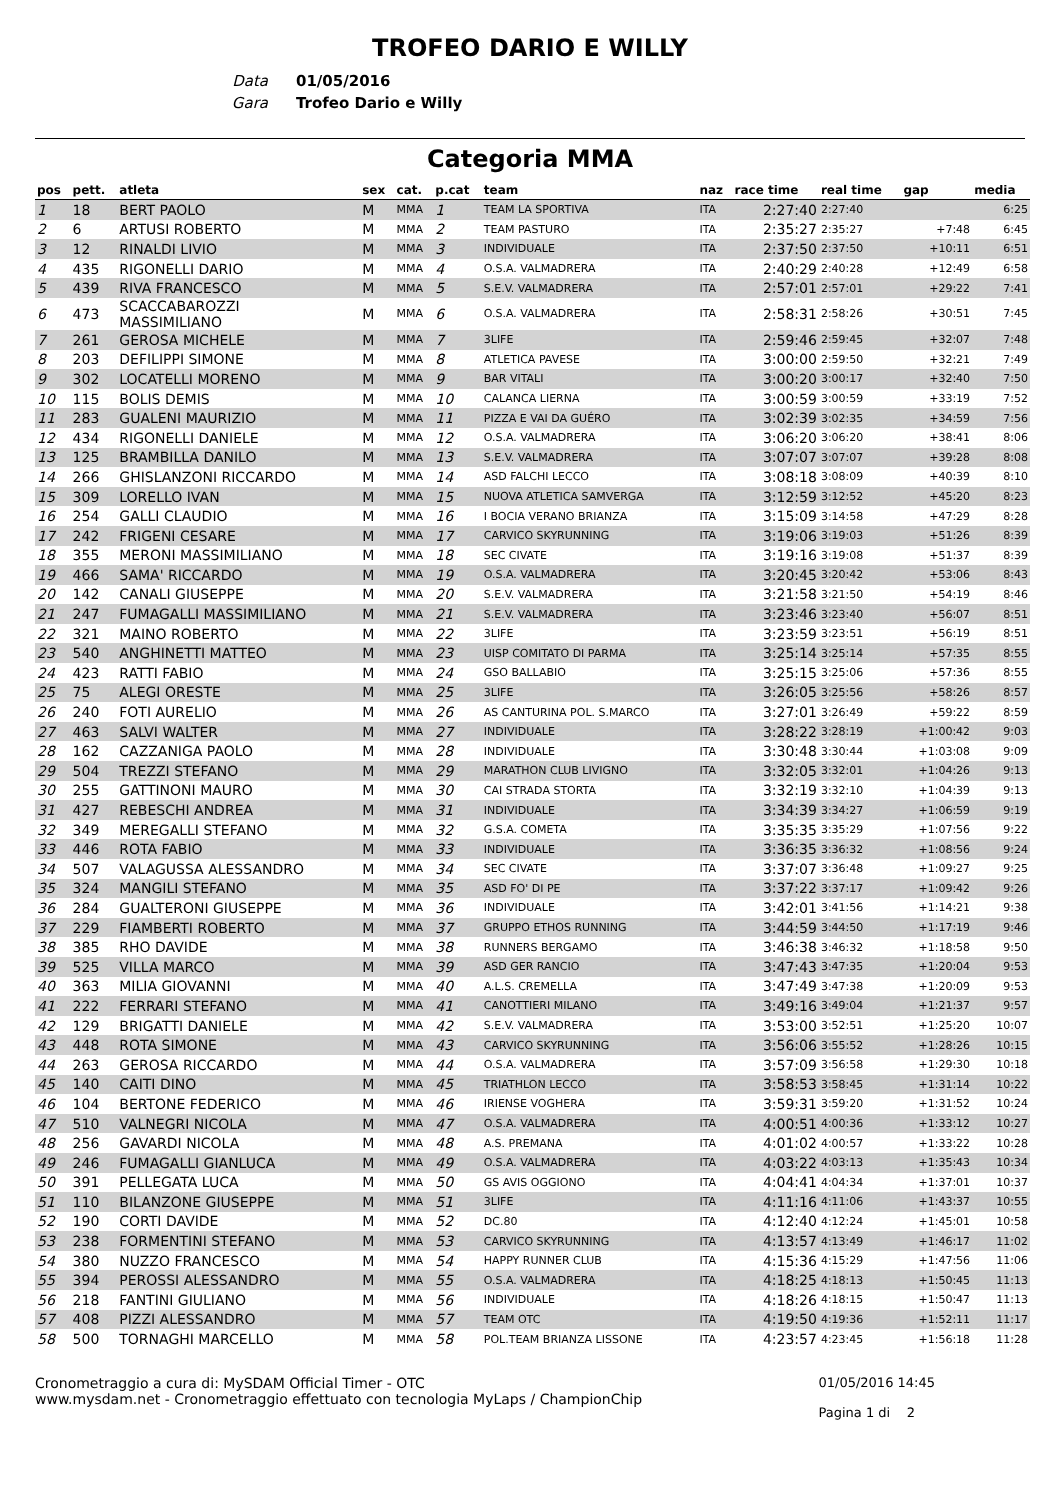TROFEO DARIO E WILLY
Data 01/05/2016
Gara Trofeo Dario e Willy
Categoria MMA
| pos | pett. | atleta | sex | cat. | p.cat | team | naz | race time | real time | gap | media |
| --- | --- | --- | --- | --- | --- | --- | --- | --- | --- | --- | --- |
| 1 | 18 | BERT PAOLO | M | MMA | 1 | TEAM LA SPORTIVA | ITA | 2:27:40 | 2:27:40 | | 6:25 |
| 2 | 6 | ARTUSI ROBERTO | M | MMA | 2 | TEAM PASTURO | ITA | 2:35:27 | 2:35:27 | +7:48 | 6:45 |
| 3 | 12 | RINALDI LIVIO | M | MMA | 3 | INDIVIDUALE | ITA | 2:37:50 | 2:37:50 | +10:11 | 6:51 |
| 4 | 435 | RIGONELLI DARIO | M | MMA | 4 | O.S.A. VALMADRERA | ITA | 2:40:29 | 2:40:28 | +12:49 | 6:58 |
| 5 | 439 | RIVA FRANCESCO | M | MMA | 5 | S.E.V. VALMADRERA | ITA | 2:57:01 | 2:57:01 | +29:22 | 7:41 |
| 6 | 473 | SCACCABAROZZI MASSIMILIANO | M | MMA | 6 | O.S.A. VALMADRERA | ITA | 2:58:31 | 2:58:26 | +30:51 | 7:45 |
| 7 | 261 | GEROSA MICHELE | M | MMA | 7 | 3LIFE | ITA | 2:59:46 | 2:59:45 | +32:07 | 7:48 |
| 8 | 203 | DEFILIPPI SIMONE | M | MMA | 8 | ATLETICA PAVESE | ITA | 3:00:00 | 2:59:50 | +32:21 | 7:49 |
| 9 | 302 | LOCATELLI MORENO | M | MMA | 9 | BAR VITALI | ITA | 3:00:20 | 3:00:17 | +32:40 | 7:50 |
| 10 | 115 | BOLIS DEMIS | M | MMA | 10 | CALANCA LIERNA | ITA | 3:00:59 | 3:00:59 | +33:19 | 7:52 |
| 11 | 283 | GUALENI MAURIZIO | M | MMA | 11 | PIZZA E VAI DA GUÉRO | ITA | 3:02:39 | 3:02:35 | +34:59 | 7:56 |
| 12 | 434 | RIGONELLI DANIELE | M | MMA | 12 | O.S.A. VALMADRERA | ITA | 3:06:20 | 3:06:20 | +38:41 | 8:06 |
| 13 | 125 | BRAMBILLA DANILO | M | MMA | 13 | S.E.V. VALMADRERA | ITA | 3:07:07 | 3:07:07 | +39:28 | 8:08 |
| 14 | 266 | GHISLANZONI RICCARDO | M | MMA | 14 | ASD FALCHI LECCO | ITA | 3:08:18 | 3:08:09 | +40:39 | 8:10 |
| 15 | 309 | LORELLO IVAN | M | MMA | 15 | NUOVA ATLETICA SAMVERGA | ITA | 3:12:59 | 3:12:52 | +45:20 | 8:23 |
| 16 | 254 | GALLI CLAUDIO | M | MMA | 16 | I BOCIA VERANO BRIANZA | ITA | 3:15:09 | 3:14:58 | +47:29 | 8:28 |
| 17 | 242 | FRIGENI CESARE | M | MMA | 17 | CARVICO SKYRUNNING | ITA | 3:19:06 | 3:19:03 | +51:26 | 8:39 |
| 18 | 355 | MERONI MASSIMILIANO | M | MMA | 18 | SEC CIVATE | ITA | 3:19:16 | 3:19:08 | +51:37 | 8:39 |
| 19 | 466 | SAMA' RICCARDO | M | MMA | 19 | O.S.A. VALMADRERA | ITA | 3:20:45 | 3:20:42 | +53:06 | 8:43 |
| 20 | 142 | CANALI GIUSEPPE | M | MMA | 20 | S.E.V. VALMADRERA | ITA | 3:21:58 | 3:21:50 | +54:19 | 8:46 |
| 21 | 247 | FUMAGALLI MASSIMILIANO | M | MMA | 21 | S.E.V. VALMADRERA | ITA | 3:23:46 | 3:23:40 | +56:07 | 8:51 |
| 22 | 321 | MAINO ROBERTO | M | MMA | 22 | 3LIFE | ITA | 3:23:59 | 3:23:51 | +56:19 | 8:51 |
| 23 | 540 | ANGHINETTI MATTEO | M | MMA | 23 | UISP COMITATO DI PARMA | ITA | 3:25:14 | 3:25:14 | +57:35 | 8:55 |
| 24 | 423 | RATTI FABIO | M | MMA | 24 | GSO BALLABIO | ITA | 3:25:15 | 3:25:06 | +57:36 | 8:55 |
| 25 | 75 | ALEGI ORESTE | M | MMA | 25 | 3LIFE | ITA | 3:26:05 | 3:25:56 | +58:26 | 8:57 |
| 26 | 240 | FOTI AURELIO | M | MMA | 26 | AS CANTURINA POL. S.MARCO | ITA | 3:27:01 | 3:26:49 | +59:22 | 8:59 |
| 27 | 463 | SALVI WALTER | M | MMA | 27 | INDIVIDUALE | ITA | 3:28:22 | 3:28:19 | +1:00:42 | 9:03 |
| 28 | 162 | CAZZANIGA PAOLO | M | MMA | 28 | INDIVIDUALE | ITA | 3:30:48 | 3:30:44 | +1:03:08 | 9:09 |
| 29 | 504 | TREZZI STEFANO | M | MMA | 29 | MARATHON CLUB LIVIGNO | ITA | 3:32:05 | 3:32:01 | +1:04:26 | 9:13 |
| 30 | 255 | GATTINONI MAURO | M | MMA | 30 | CAI STRADA STORTA | ITA | 3:32:19 | 3:32:10 | +1:04:39 | 9:13 |
| 31 | 427 | REBESCHI ANDREA | M | MMA | 31 | INDIVIDUALE | ITA | 3:34:39 | 3:34:27 | +1:06:59 | 9:19 |
| 32 | 349 | MEREGALLI STEFANO | M | MMA | 32 | G.S.A. COMETA | ITA | 3:35:35 | 3:35:29 | +1:07:56 | 9:22 |
| 33 | 446 | ROTA FABIO | M | MMA | 33 | INDIVIDUALE | ITA | 3:36:35 | 3:36:32 | +1:08:56 | 9:24 |
| 34 | 507 | VALAGUSSA ALESSANDRO | M | MMA | 34 | SEC CIVATE | ITA | 3:37:07 | 3:36:48 | +1:09:27 | 9:25 |
| 35 | 324 | MANGILI STEFANO | M | MMA | 35 | ASD FO' DI PE | ITA | 3:37:22 | 3:37:17 | +1:09:42 | 9:26 |
| 36 | 284 | GUALTERONI GIUSEPPE | M | MMA | 36 | INDIVIDUALE | ITA | 3:42:01 | 3:41:56 | +1:14:21 | 9:38 |
| 37 | 229 | FIAMBERTI ROBERTO | M | MMA | 37 | GRUPPO ETHOS RUNNING | ITA | 3:44:59 | 3:44:50 | +1:17:19 | 9:46 |
| 38 | 385 | RHO DAVIDE | M | MMA | 38 | RUNNERS BERGAMO | ITA | 3:46:38 | 3:46:32 | +1:18:58 | 9:50 |
| 39 | 525 | VILLA MARCO | M | MMA | 39 | ASD GER RANCIO | ITA | 3:47:43 | 3:47:35 | +1:20:04 | 9:53 |
| 40 | 363 | MILIA GIOVANNI | M | MMA | 40 | A.L.S. CREMELLA | ITA | 3:47:49 | 3:47:38 | +1:20:09 | 9:53 |
| 41 | 222 | FERRARI STEFANO | M | MMA | 41 | CANOTTIERI MILANO | ITA | 3:49:16 | 3:49:04 | +1:21:37 | 9:57 |
| 42 | 129 | BRIGATTI DANIELE | M | MMA | 42 | S.E.V. VALMADRERA | ITA | 3:53:00 | 3:52:51 | +1:25:20 | 10:07 |
| 43 | 448 | ROTA SIMONE | M | MMA | 43 | CARVICO SKYRUNNING | ITA | 3:56:06 | 3:55:52 | +1:28:26 | 10:15 |
| 44 | 263 | GEROSA RICCARDO | M | MMA | 44 | O.S.A. VALMADRERA | ITA | 3:57:09 | 3:56:58 | +1:29:30 | 10:18 |
| 45 | 140 | CAITI DINO | M | MMA | 45 | TRIATHLON LECCO | ITA | 3:58:53 | 3:58:45 | +1:31:14 | 10:22 |
| 46 | 104 | BERTONE FEDERICO | M | MMA | 46 | IRIENSE VOGHERA | ITA | 3:59:31 | 3:59:20 | +1:31:52 | 10:24 |
| 47 | 510 | VALNEGRI NICOLA | M | MMA | 47 | O.S.A. VALMADRERA | ITA | 4:00:51 | 4:00:36 | +1:33:12 | 10:27 |
| 48 | 256 | GAVARDI NICOLA | M | MMA | 48 | A.S. PREMANA | ITA | 4:01:02 | 4:00:57 | +1:33:22 | 10:28 |
| 49 | 246 | FUMAGALLI GIANLUCA | M | MMA | 49 | O.S.A. VALMADRERA | ITA | 4:03:22 | 4:03:13 | +1:35:43 | 10:34 |
| 50 | 391 | PELLEGATA LUCA | M | MMA | 50 | GS AVIS OGGIONO | ITA | 4:04:41 | 4:04:34 | +1:37:01 | 10:37 |
| 51 | 110 | BILANZONE GIUSEPPE | M | MMA | 51 | 3LIFE | ITA | 4:11:16 | 4:11:06 | +1:43:37 | 10:55 |
| 52 | 190 | CORTI DAVIDE | M | MMA | 52 | DC.80 | ITA | 4:12:40 | 4:12:24 | +1:45:01 | 10:58 |
| 53 | 238 | FORMENTINI STEFANO | M | MMA | 53 | CARVICO SKYRUNNING | ITA | 4:13:57 | 4:13:49 | +1:46:17 | 11:02 |
| 54 | 380 | NUZZO FRANCESCO | M | MMA | 54 | HAPPY RUNNER CLUB | ITA | 4:15:36 | 4:15:29 | +1:47:56 | 11:06 |
| 55 | 394 | PEROSSI ALESSANDRO | M | MMA | 55 | O.S.A. VALMADRERA | ITA | 4:18:25 | 4:18:13 | +1:50:45 | 11:13 |
| 56 | 218 | FANTINI GIULIANO | M | MMA | 56 | INDIVIDUALE | ITA | 4:18:26 | 4:18:15 | +1:50:47 | 11:13 |
| 57 | 408 | PIZZI ALESSANDRO | M | MMA | 57 | TEAM OTC | ITA | 4:19:50 | 4:19:36 | +1:52:11 | 11:17 |
| 58 | 500 | TORNAGHI MARCELLO | M | MMA | 58 | POL.TEAM BRIANZA LISSONE | ITA | 4:23:57 | 4:23:45 | +1:56:18 | 11:28 |
Cronometraggio a cura di: MySDAM Official Timer - OTC
www.mysdam.net - Cronometraggio effettuato con tecnologia MyLaps / ChampionChip
01/05/2016 14:45
Pagina 1 di 2